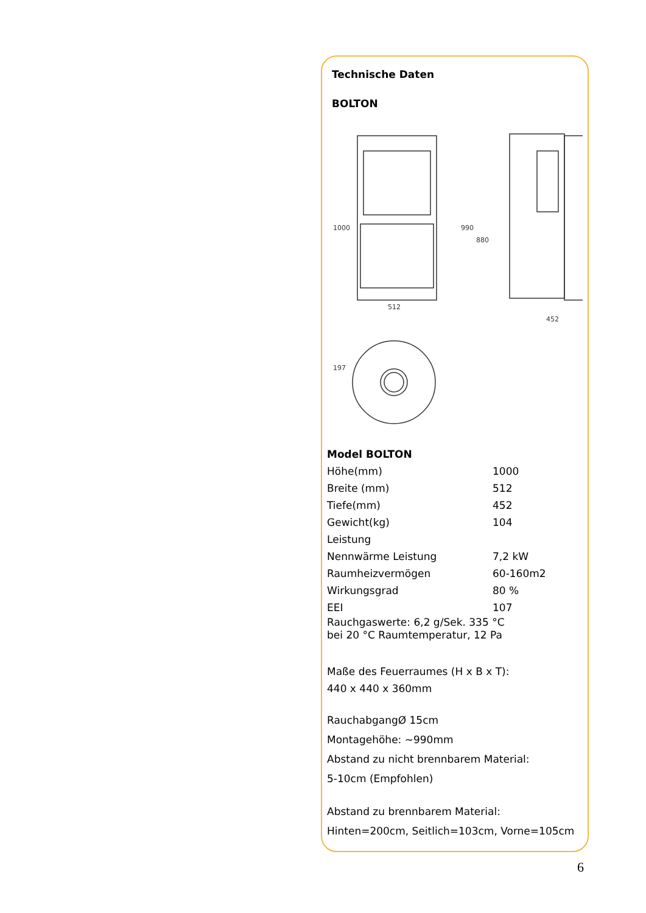Technische Daten
BOLTON
512
452
1000
990
880
197
| Model BOLTON | |
| Höhe(mm) | 1000 |
| Breite (mm) | 512 |
| Tiefe(mm) | 452 |
| Gewicht(kg) | 104 |
| Leistung | |
| Nennwärme Leistung | 7,2 kW |
| Raumheizvermögen | 60-160m2 |
| Wirkungsgrad | 80 % |
| EEI | 107 |
Rauchgaswerte: 6,2 g/Sek. 335 °C
bei 20 °C Raumtemperatur, 12 Pa
Maße des Feuerraumes (H x B x T):
440 x 440 x 360mm
RauchabgangØ 15cm
Montagehöhe: ~990mm
Abstand zu nicht brennbarem Material:
5-10cm (Empfohlen)
Abstand zu brennbarem Material:
Hinten=200cm, Seitlich=103cm, Vorne=105cm
6